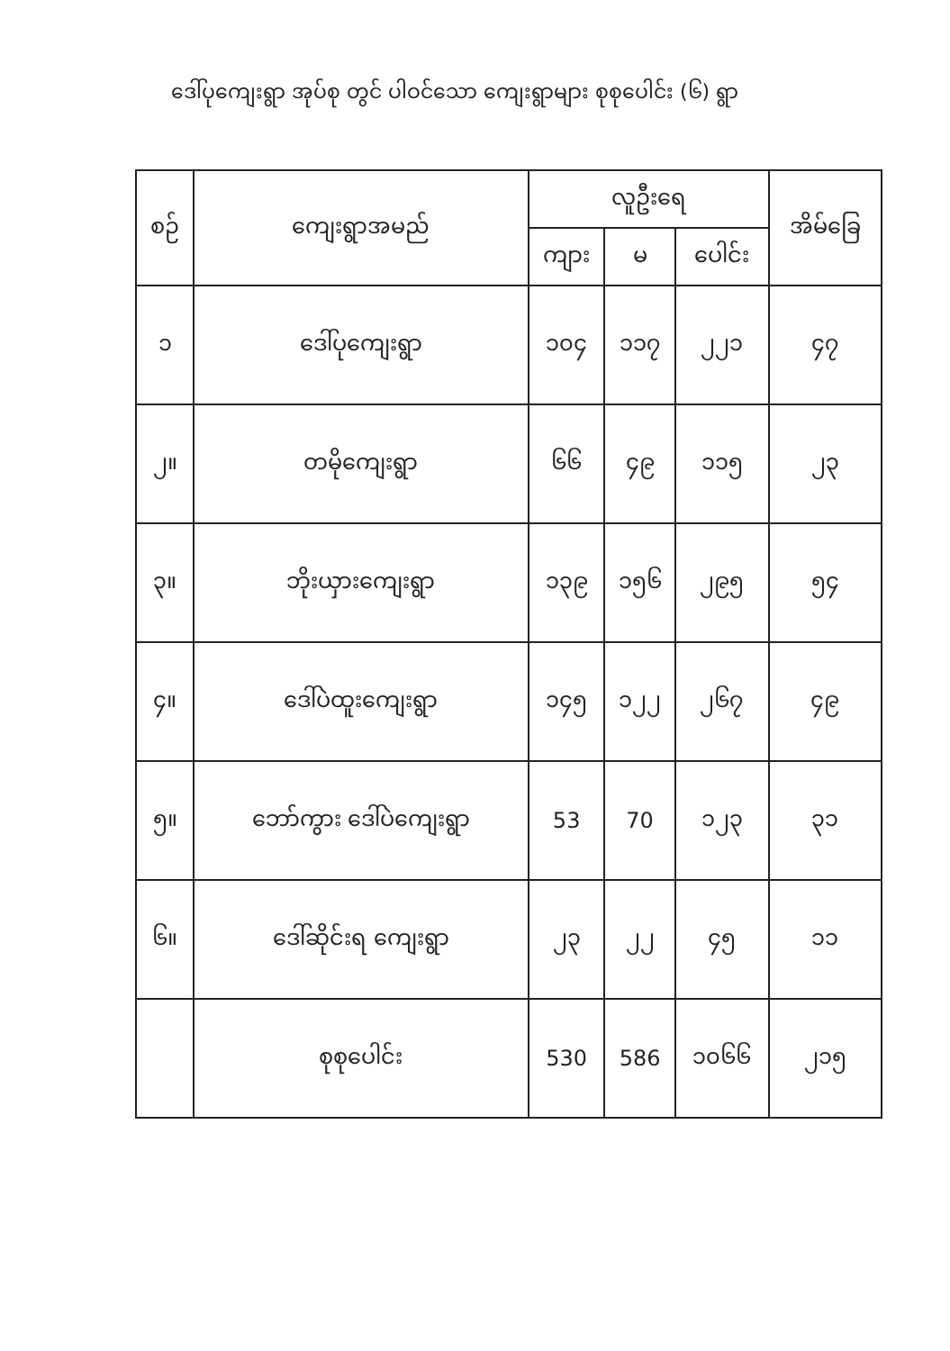ဒေါ်ပုကျေးရွာ အုပ်စု တွင် ပါဝင်သော ကျေးရွာများ စုစုပေါင်း (၆) ရွာ
| စဉ် | ကျေးရွာအမည် | လူဦးရေ | | | အိမ်ခြေ |
| --- | --- | --- | --- | --- | --- |
| | | ကျား | မ | ပေါင်း | |
| ၁ | ဒေါ်ပုကျေးရွာ | ၁၀၄ | ၁၁၇ | ၂၂၁ | ၄၇ |
| ၂။ | တမိုကျေးရွာ | ၆၆ | ၄၉ | ၁၁၅ | ၂၃ |
| ၃။ | ဘိုးယှားကျေးရွာ | ၁၃၉ | ၁၅၆ | ၂၉၅ | ၅၄ |
| ၄။ | ဒေါ်ပဲထူးကျေးရွာ | ၁၄၅ | ၁၂၂ | ၂၆၇ | ၄၉ |
| ၅။ | ဘော်ကွား ဒေါ်ပဲကျေးရွာ | 53 | 70 | ၁၂၃ | ၃၁ |
| ၆။ | ဒေါ်ဆိုင်းရ ကျေးရွာ | ၂၃ | ၂၂ | ၄၅ | ၁၁ |
| | စုစုပေါင်း | 530 | 586 | ၁၀၆၆ | ၂၁၅ |